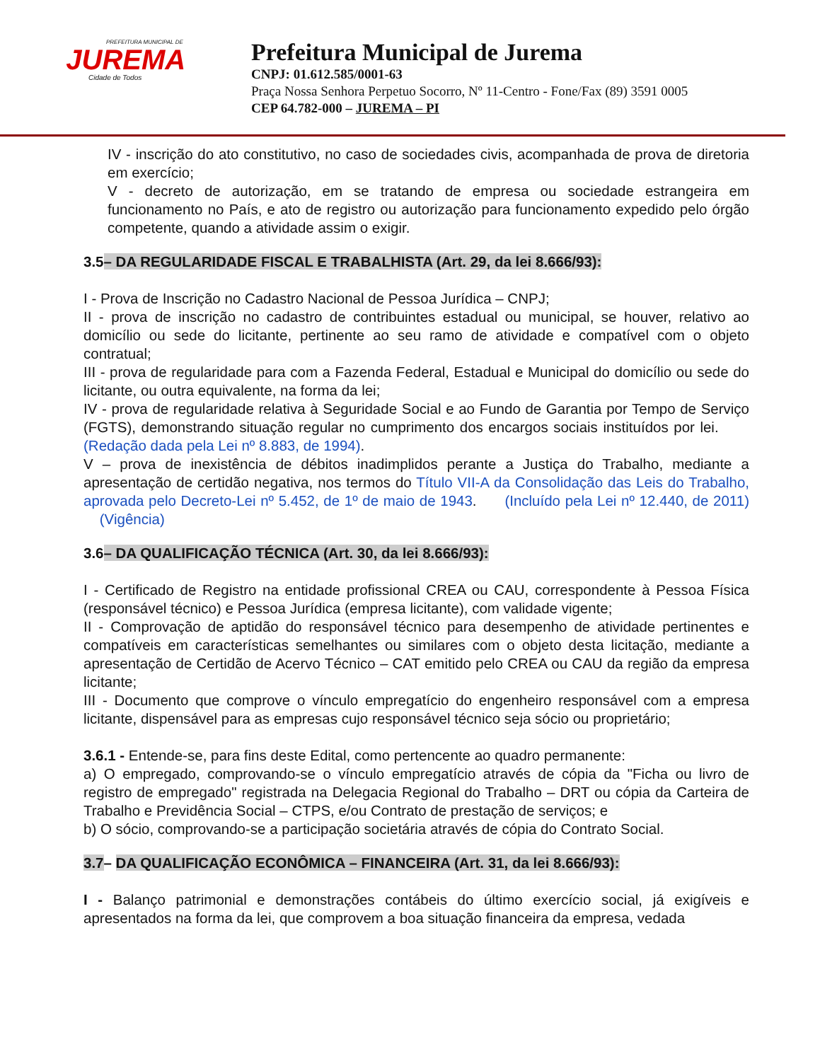PREFEITURA MUNICIPAL DE
JUREMA
Cidade de Todos
Prefeitura Municipal de Jurema
CNPJ: 01.612.585/0001-63
Praça Nossa Senhora Perpetuo Socorro, Nº 11-Centro - Fone/Fax (89) 3591 0005
CEP 64.782-000 – JUREMA – PI
IV - inscrição do ato constitutivo, no caso de sociedades civis, acompanhada de prova de diretoria em exercício;
V - decreto de autorização, em se tratando de empresa ou sociedade estrangeira em funcionamento no País, e ato de registro ou autorização para funcionamento expedido pelo órgão competente, quando a atividade assim o exigir.
3.5– DA REGULARIDADE FISCAL E TRABALHISTA (Art. 29, da lei 8.666/93):
I - Prova de Inscrição no Cadastro Nacional de Pessoa Jurídica – CNPJ;
II - prova de inscrição no cadastro de contribuintes estadual ou municipal, se houver, relativo ao domicílio ou sede do licitante, pertinente ao seu ramo de atividade e compatível com o objeto contratual;
III - prova de regularidade para com a Fazenda Federal, Estadual e Municipal do domicílio ou sede do licitante, ou outra equivalente, na forma da lei;
IV - prova de regularidade relativa à Seguridade Social e ao Fundo de Garantia por Tempo de Serviço (FGTS), demonstrando situação regular no cumprimento dos encargos sociais instituídos por lei. (Redação dada pela Lei nº 8.883, de 1994).
V – prova de inexistência de débitos inadimplidos perante a Justiça do Trabalho, mediante a apresentação de certidão negativa, nos termos do Título VII-A da Consolidação das Leis do Trabalho, aprovada pelo Decreto-Lei nº 5.452, de 1º de maio de 1943. (Incluído pela Lei nº 12.440, de 2011) (Vigência)
3.6– DA QUALIFICAÇÃO TÉCNICA (Art. 30, da lei 8.666/93):
I - Certificado de Registro na entidade profissional CREA ou CAU, correspondente à Pessoa Física (responsável técnico) e Pessoa Jurídica (empresa licitante), com validade vigente;
II - Comprovação de aptidão do responsável técnico para desempenho de atividade pertinentes e compatíveis em características semelhantes ou similares com o objeto desta licitação, mediante a apresentação de Certidão de Acervo Técnico – CAT emitido pelo CREA ou CAU da região da empresa licitante;
III - Documento que comprove o vínculo empregatício do engenheiro responsável com a empresa licitante, dispensável para as empresas cujo responsável técnico seja sócio ou proprietário;
3.6.1 - Entende-se, para fins deste Edital, como pertencente ao quadro permanente:
a) O empregado, comprovando-se o vínculo empregatício através de cópia da "Ficha ou livro de registro de empregado" registrada na Delegacia Regional do Trabalho – DRT ou cópia da Carteira de Trabalho e Previdência Social – CTPS, e/ou Contrato de prestação de serviços; e
b) O sócio, comprovando-se a participação societária através de cópia do Contrato Social.
3.7– DA QUALIFICAÇÃO ECONÔMICA – FINANCEIRA (Art. 31, da lei 8.666/93):
I - Balanço patrimonial e demonstrações contábeis do último exercício social, já exigíveis e apresentados na forma da lei, que comprovem a boa situação financeira da empresa, vedada